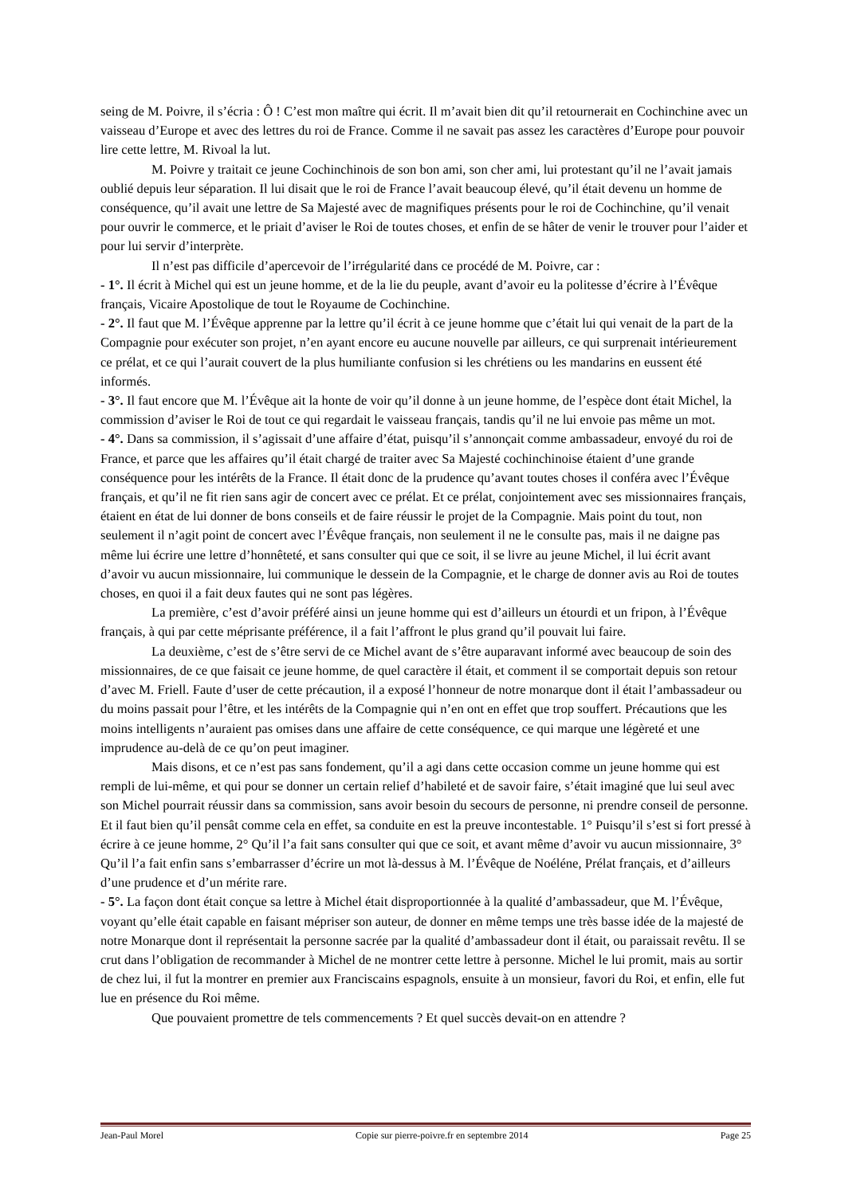seing de M. Poivre, il s’écria : Ô ! C’est mon maître qui écrit. Il m’avait bien dit qu’il retournerait en Cochinchine avec un vaisseau d’Europe et avec des lettres du roi de France. Comme il ne savait pas assez les caractères d’Europe pour pouvoir lire cette lettre, M. Rivoal la lut.
M. Poivre y traitait ce jeune Cochinchinois de son bon ami, son cher ami, lui protestant qu’il ne l’avait jamais oublié depuis leur séparation. Il lui disait que le roi de France l’avait beaucoup élevé, qu’il était devenu un homme de conséquence, qu’il avait une lettre de Sa Majesté avec de magnifiques présents pour le roi de Cochinchine, qu’il venait pour ouvrir le commerce, et le priait d’aviser le Roi de toutes choses, et enfin de se hâter de venir le trouver pour l’aider et pour lui servir d’interprète.
Il n’est pas difficile d’apercevoir de l’irrégularité dans ce procédé de M. Poivre, car :
- 1°. Il écrit à Michel qui est un jeune homme, et de la lie du peuple, avant d’avoir eu la politesse d’écrire à l’Évêque français, Vicaire Apostolique de tout le Royaume de Cochinchine.
- 2°. Il faut que M. l’Évêque apprenne par la lettre qu’il écrit à ce jeune homme que c’était lui qui venait de la part de la Compagnie pour exécuter son projet, n’en ayant encore eu aucune nouvelle par ailleurs, ce qui surprenait intérieurement ce prélat, et ce qui l’aurait couvert de la plus humiliante confusion si les chrétiens ou les mandarins en eussent été informés.
- 3°. Il faut encore que M. l’Évêque ait la honte de voir qu’il donne à un jeune homme, de l’espèce dont était Michel, la commission d’aviser le Roi de tout ce qui regardait le vaisseau français, tandis qu’il ne lui envoie pas même un mot.
- 4°. Dans sa commission, il s’agissait d’une affaire d’état, puisqu’il s’annonçait comme ambassadeur, envoyé du roi de France, et parce que les affaires qu’il était chargé de traiter avec Sa Majesté cochinchinoise étaient d’une grande conséquence pour les intérêts de la France. Il était donc de la prudence qu’avant toutes choses il conféra avec l’Évêque français, et qu’il ne fit rien sans agir de concert avec ce prélat. Et ce prélat, conjointement avec ses missionnaires français, étaient en état de lui donner de bons conseils et de faire réussir le projet de la Compagnie. Mais point du tout, non seulement il n’agit point de concert avec l’Évêque français, non seulement il ne le consulte pas, mais il ne daigne pas même lui écrire une lettre d’honnêteté, et sans consulter qui que ce soit, il se livre au jeune Michel, il lui écrit avant d’avoir vu aucun missionnaire, lui communique le dessein de la Compagnie, et le charge de donner avis au Roi de toutes choses, en quoi il a fait deux fautes qui ne sont pas légères.
La première, c’est d’avoir préféré ainsi un jeune homme qui est d’ailleurs un étourdi et un fripon, à l’Évêque français, à qui par cette méprisante préférence, il a fait l’affront le plus grand qu’il pouvait lui faire.
La deuxième, c’est de s’être servi de ce Michel avant de s’être auparavant informé avec beaucoup de soin des missionnaires, de ce que faisait ce jeune homme, de quel caractère il était, et comment il se comportait depuis son retour d’avec M. Friell. Faute d’user de cette précaution, il a exposé l’honneur de notre monarque dont il était l’ambassadeur ou du moins passait pour l’être, et les intérêts de la Compagnie qui n’en ont en effet que trop souffert. Précautions que les moins intelligents n’auraient pas omises dans une affaire de cette conséquence, ce qui marque une légèreté et une imprudence au-delà de ce qu’on peut imaginer.
Mais disons, et ce n’est pas sans fondement, qu’il a agi dans cette occasion comme un jeune homme qui est rempli de lui-même, et qui pour se donner un certain relief d’habileté et de savoir faire, s’était imaginé que lui seul avec son Michel pourrait réussir dans sa commission, sans avoir besoin du secours de personne, ni prendre conseil de personne. Et il faut bien qu’il pensât comme cela en effet, sa conduite en est la preuve incontestable. 1° Puisqu’il s’est si fort pressé à écrire à ce jeune homme, 2° Qu’il l’a fait sans consulter qui que ce soit, et avant même d’avoir vu aucun missionnaire, 3° Qu’il l’a fait enfin sans s’embarrasser d’écrire un mot là-dessus à M. l’Évêque de Noéléne, Prélat français, et d’ailleurs d’une prudence et d’un mérite rare.
- 5°. La façon dont était conçue sa lettre à Michel était disproportionnée à la qualité d’ambassadeur, que M. l’Évêque, voyant qu’elle était capable en faisant mépriser son auteur, de donner en même temps une très basse idée de la majesté de notre Monarque dont il représentait la personne sacrée par la qualité d’ambassadeur dont il était, ou paraissait revêtu. Il se crut dans l’obligation de recommander à Michel de ne montrer cette lettre à personne. Michel le lui promit, mais au sortir de chez lui, il fut la montrer en premier aux Franciscains espagnols, ensuite à un monsieur, favori du Roi, et enfin, elle fut lue en présence du Roi même.
Que pouvaient promettre de tels commencements ? Et quel succès devait-on en attendre ?
Jean-Paul Morel Copie sur pierre-poivre.fr en septembre 2014 Page 25